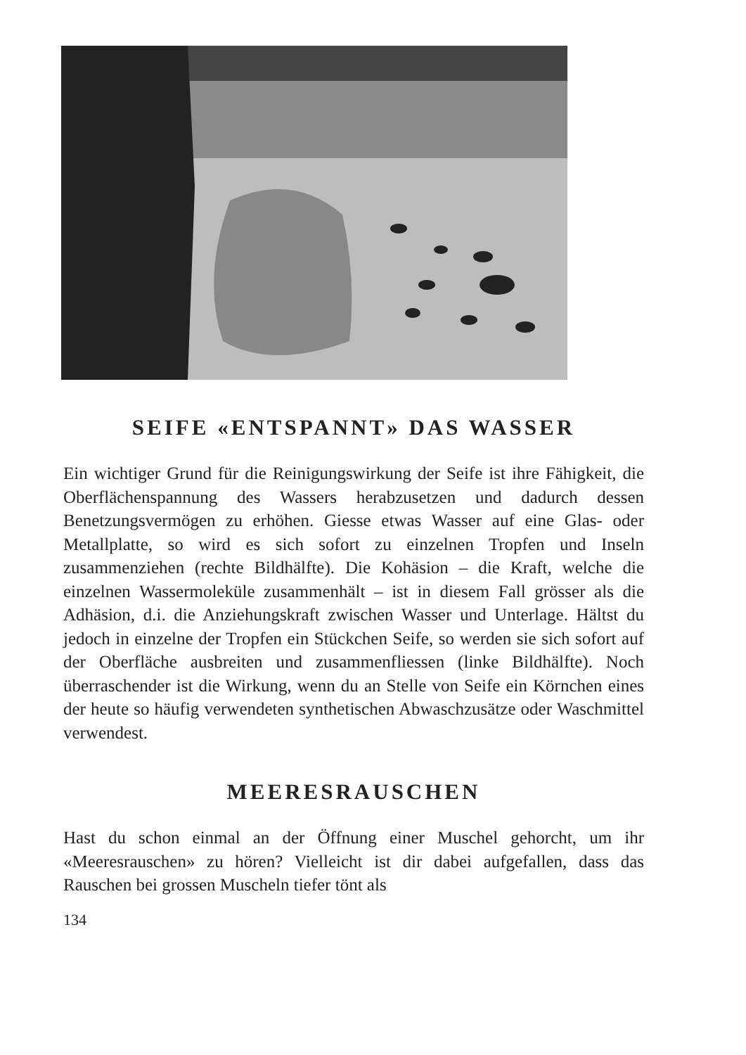SEIFE «ENTSPANNT» DAS WASSER
Ein wichtiger Grund für die Reinigungswirkung der Seife ist ihre Fähigkeit, die Oberflächenspannung des Wassers herabzusetzen und dadurch dessen Benetzungsvermögen zu erhöhen. Giesse etwas Wasser auf eine Glas- oder Metallplatte, so wird es sich sofort zu einzelnen Tropfen und Inseln zusammenziehen (rechte Bildhälfte). Die Kohäsion – die Kraft, welche die einzelnen Wassermoleküle zusammenhält – ist in diesem Fall grösser als die Adhäsion, d.i. die Anziehungskraft zwischen Wasser und Unterlage. Hältst du jedoch in einzelne der Tropfen ein Stückchen Seife, so werden sie sich sofort auf der Oberfläche ausbreiten und zusammenfliessen (linke Bildhälfte). Noch überraschender ist die Wirkung, wenn du an Stelle von Seife ein Körnchen eines der heute so häufig verwendeten synthetischen Abwaschzusätze oder Waschmittel verwendest.
MEERESRAUSCHEN
Hast du schon einmal an der Öffnung einer Muschel gehorcht, um ihr «Meeresrauschen» zu hören? Vielleicht ist dir dabei aufgefallen, dass das Rauschen bei grossen Muscheln tiefer tönt als
134